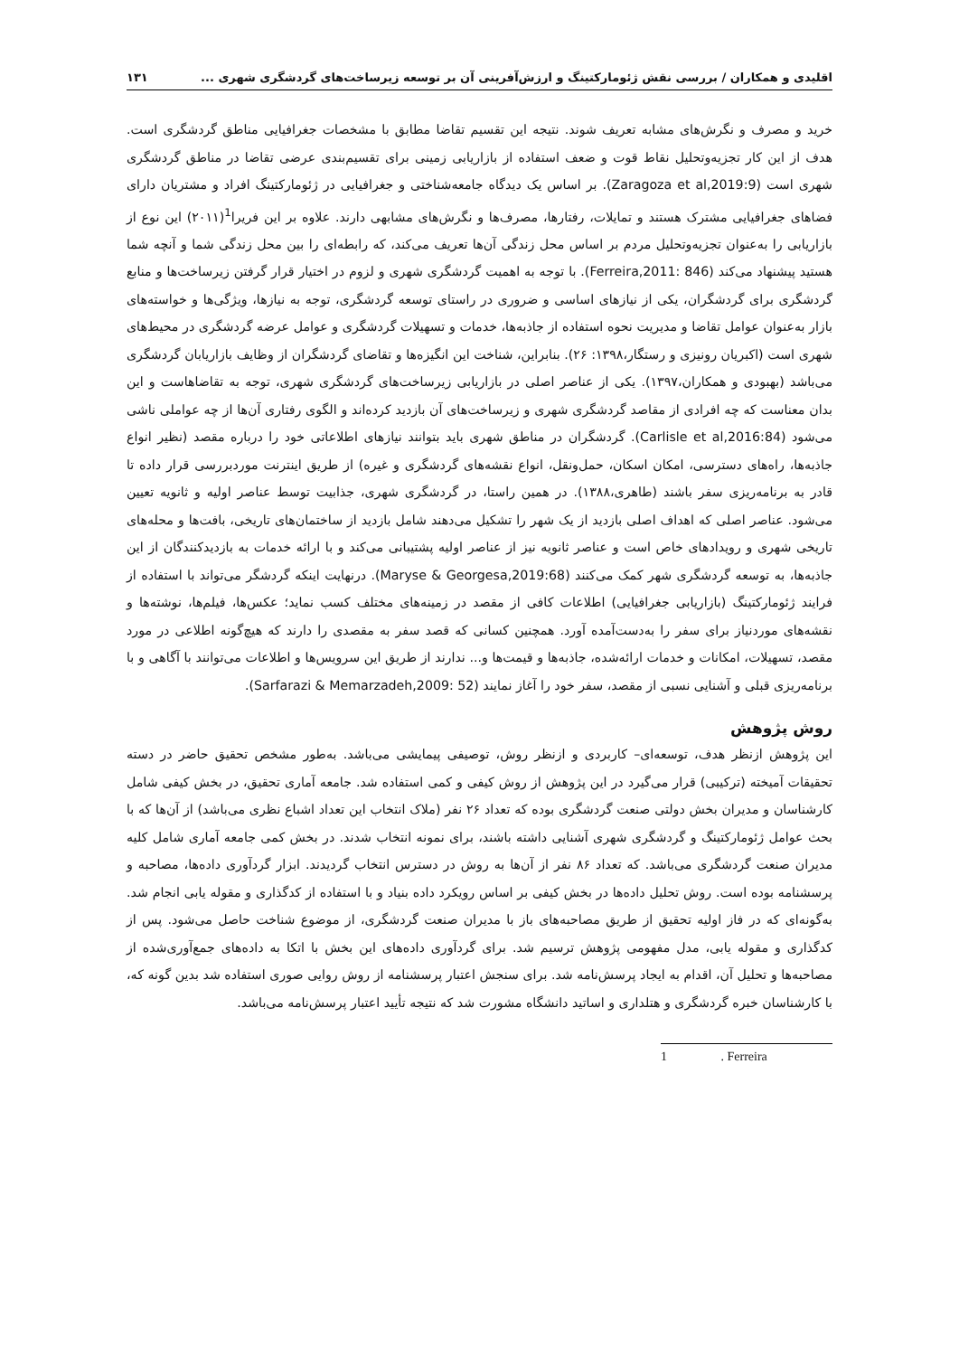اقلیدی و همکاران / بررسی نقش ژئومارکتینگ و ارزش‌آفرینی آن بر توسعه زیرساخت‌های گردشگری شهری ... ۱۳۱
خرید و مصرف و نگرش‌های مشابه تعریف شوند. نتیجه این تقسیم تقاضا مطابق با مشخصات جغرافیایی مناطق گردشگری است. هدف از این کار تجزیه‌وتحلیل نقاط قوت و ضعف استفاده از بازاریابی زمینی برای تقسیم‌بندی عرضی تقاضا در مناطق گردشگری شهری است (Zaragoza et al,2019:9). بر اساس یک دیدگاه جامعه‌شناختی و جغرافیایی در ژئومارکتینگ افراد و مشتریان دارای فضاهای جغرافیایی مشترک هستند و تمایلات، رفتارها، مصرف‌ها و نگرش‌های مشابهی دارند. علاوه بر این فریرا<sup>1</sup>(۲۰۱۱) این نوع از بازاریابی را به‌عنوان تجزیه‌وتحلیل مردم بر اساس محل زندگی آن‌ها تعریف می‌کند، که رابطه‌ای را بین محل زندگی شما و آنچه شما هستید پیشنهاد می‌کند (Ferreira,2011: 846). با توجه به اهمیت گردشگری شهری و لزوم در اختیار قرار گرفتن زیرساخت‌ها و منابع گردشگری برای گردشگران، یکی از نیازهای اساسی و ضروری در راستای توسعه گردشگری، توجه به نیازها، ویژگی‌ها و خواسته‌های بازار به‌عنوان عوامل تقاضا و مدیریت نحوه استفاده از جاذبه‌ها، خدمات و تسهیلات گردشگری و عوامل عرضه گردشگری در محیط‌های شهری است (اکبریان رونیزی و رستگار،۱۳۹۸: ۲۶). بنابراین، شناخت این انگیزه‌ها و تقاضای گردشگران از وظایف بازاریابان گردشگری می‌باشد (بهبودی و همکاران،۱۳۹۷). یکی از عناصر اصلی در بازاریابی زیرساخت‌های گردشگری شهری، توجه به تقاضاهاست و این بدان معناست که چه افرادی از مقاصد گردشگری شهری و زیرساخت‌های آن بازدید کرده‌اند و الگوی رفتاری آن‌ها از چه عواملی ناشی می‌شود (Carlisle et al,2016:84). گردشگران در مناطق شهری باید بتوانند نیازهای اطلاعاتی خود را درباره مقصد (نظیر انواع جاذبه‌ها، راه‌های دسترسی، امکان اسکان، حمل‌ونقل، انواع نقشه‌های گردشگری و غیره) از طریق اینترنت موردبررسی قرار داده تا قادر به برنامه‌ریزی سفر باشند (طاهری،۱۳۸۸). در همین راستا، در گردشگری شهری، جذابیت توسط عناصر اولیه و ثانویه تعیین می‌شود. عناصر اصلی که اهداف اصلی بازدید از یک شهر را تشکیل می‌دهند شامل بازدید از ساختمان‌های تاریخی، بافت‌ها و محله‌های تاریخی شهری و رویدادهای خاص است و عناصر ثانویه نیز از عناصر اولیه پشتیبانی می‌کند و با ارائه خدمات به بازدیدکنندگان از این جاذبه‌ها، به توسعه گردشگری شهر کمک می‌کنند (Maryse & Georgesa,2019:68). درنهایت اینکه گردشگر می‌تواند با استفاده از فرایند ژئومارکتینگ (بازاریابی جغرافیایی) اطلاعات کافی از مقصد در زمینه‌های مختلف کسب نماید؛ عکس‌ها، فیلم‌ها، نوشته‌ها و نقشه‌های موردنیاز برای سفر را به‌دست‌آمده آورد. همچنین کسانی که قصد سفر به مقصدی را دارند که هیچ‌گونه اطلاعی در مورد مقصد، تسهیلات، امکانات و خدمات ارائه‌شده، جاذبه‌ها و قیمت‌ها و... ندارند از طریق این سرویس‌ها و اطلاعات می‌توانند با آگاهی و با برنامه‌ریزی قبلی و آشنایی نسبی از مقصد، سفر خود را آغاز نمایند (Sarfarazi & Memarzadeh,2009: 52).
روش پژوهش
این پژوهش ازنظر هدف، توسعه‌ای– کاربردی و ازنظر روش، توصیفی پیمایشی می‌باشد. به‌طور مشخص تحقیق حاضر در دسته تحقیقات آمیخته (ترکیبی) قرار می‌گیرد در این پژوهش از روش کیفی و کمی استفاده شد. جامعه آماری تحقیق، در بخش کیفی شامل کارشناسان و مدیران بخش دولتی صنعت گردشگری بوده که تعداد ۲۶ نفر (ملاک انتخاب این تعداد اشباع نظری می‌باشد) از آن‌ها که با بحث عوامل ژئومارکتینگ و گردشگری شهری آشنایی داشته باشند، برای نمونه انتخاب شدند. در بخش کمی جامعه آماری شامل کلیه مدیران صنعت گردشگری می‌باشد. که تعداد ۸۶ نفر از آن‌ها به روش در دسترس انتخاب گردیدند. ابزار گردآوری داده‌ها، مصاحبه و پرسشنامه بوده است. روش تحلیل داده‌ها در بخش کیفی بر اساس رویکرد داده بنیاد و با استفاده از کدگذاری و مقوله یابی انجام شد. به‌گونه‌ای که در فاز اولیه تحقیق از طریق مصاحبه‌های باز با مدیران صنعت گردشگری، از موضوع شناخت حاصل می‌شود. پس از کدگذاری و مقوله یابی، مدل مفهومی پژوهش ترسیم شد. برای گردآوری داده‌های این بخش با اتکا به داده‌های جمع‌آوری‌شده از مصاحبه‌ها و تحلیل آن، اقدام به ایجاد پرسش‌نامه شد. برای سنجش اعتبار پرسشنامه از روش روایی صوری استفاده شد بدین گونه که، با کارشناسان خبره گردشگری و هتلداری و اساتید دانشگاه مشورت شد که نتیجه تأیید اعتبار پرسش‌نامه می‌باشد.
1 . Ferreira